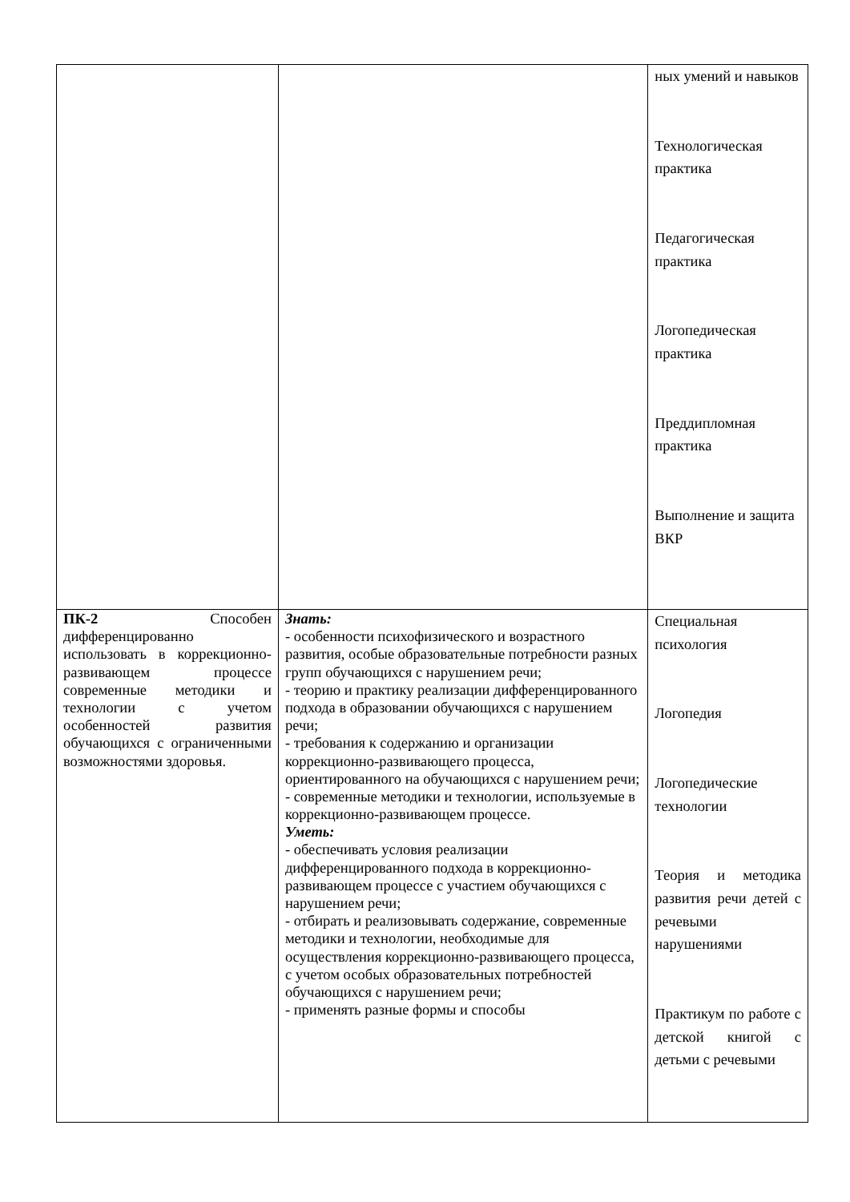| | | ных умений и навыков Технологическая практика Педагогическая практика Логопедическая практика Преддипломная практика Выполнение и защита ВКР |
| ПК-2 Способен дифференцированно использовать в коррекционно-развивающем процессе современные методики и технологии с учетом особенностей развития обучающихся с ограниченными возможностями здоровья. | Знать: - особенности психофизического и возрастного развития, особые образовательные потребности разных групп обучающихся с нарушением речи; - теорию и практику реализации дифференцированного подхода в образовании обучающихся с нарушением речи; - требования к содержанию и организации коррекционно-развивающего процесса, ориентированного на обучающихся с нарушением речи; - современные методики и технологии, используемые в коррекционно-развивающем процессе. Уметь: - обеспечивать условия реализации дифференцированного подхода в коррекционно-развивающем процессе с участием обучающихся с нарушением речи; - отбирать и реализовывать содержание, современные методики и технологии, необходимые для осуществления коррекционно-развивающего процесса, с учетом особых образовательных потребностей обучающихся с нарушением речи; - применять разные формы и способы | Специальная психология Логопедия Логопедические технологии Теория и методика развития речи детей с речевыми нарушениями Практикум по работе с детской книгой с детьми с речевыми |